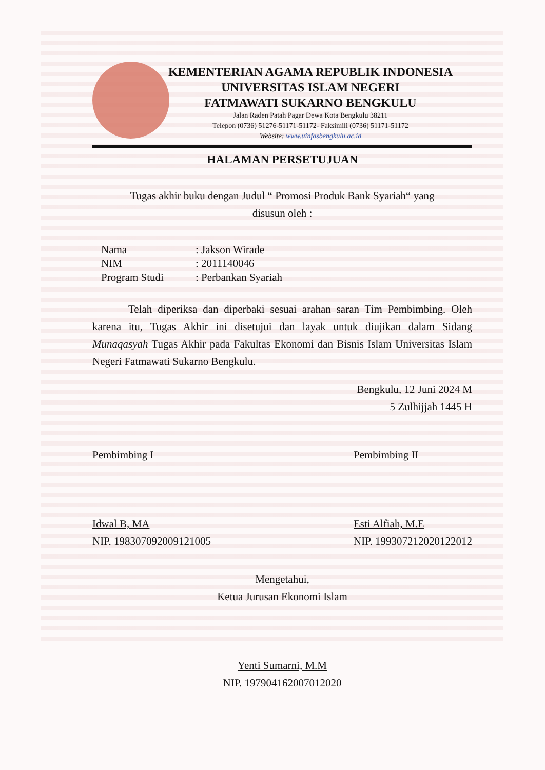KEMENTERIAN AGAMA REPUBLIK INDONESIA
UNIVERSITAS ISLAM NEGERI
FATMAWATI SUKARNO BENGKULU
Jalan Raden Patah Pagar Dewa Kota Bengkulu 38211
Telepon (0736) 51276-51171-51172- Faksimili (0736) 51171-51172
Website: www.uinfasbengkulu.ac.id
HALAMAN PERSETUJUAN
Tugas akhir buku dengan Judul “ Promosi Produk Bank Syariah“ yang
disusun oleh :
| Nama | : Jakson Wirade |
| NIM | : 2011140046 |
| Program Studi | : Perbankan Syariah |
Telah diperiksa dan diperbaki sesuai arahan saran Tim Pembimbing. Oleh karena itu, Tugas Akhir ini disetujui dan layak untuk diujikan dalam Sidang Munaqasyah Tugas Akhir pada Fakultas Ekonomi dan Bisnis Islam Universitas Islam Negeri Fatmawati Sukarno Bengkulu.
Bengkulu, 12 Juni 2024 M
5 Zulhijjah 1445 H
Pembimbing I
Idwal B, MA
NIP. 198307092009121005
Pembimbing II
Esti Alfiah, M.E
NIP. 199307212020122012
Mengetahui,
Ketua Jurusan Ekonomi Islam
Yenti Sumarni, M.M
NIP. 197904162007012020